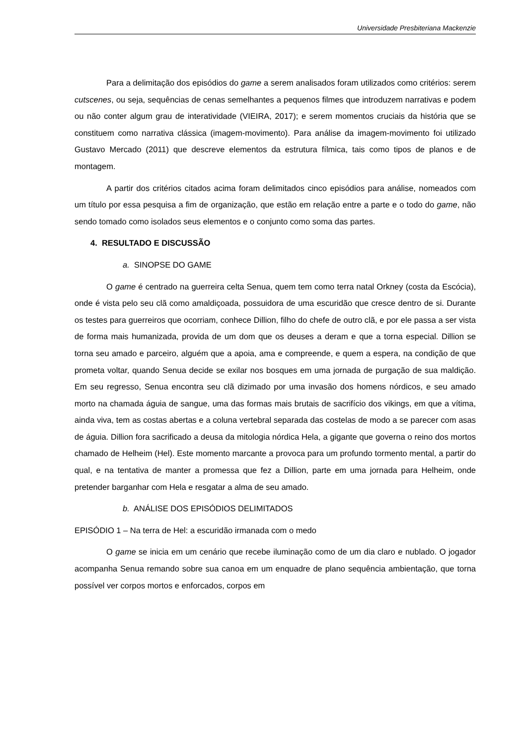Universidade Presbiteriana Mackenzie
Para a delimitação dos episódios do game a serem analisados foram utilizados como critérios: serem cutscenes, ou seja, sequências de cenas semelhantes a pequenos filmes que introduzem narrativas e podem ou não conter algum grau de interatividade (VIEIRA, 2017); e serem momentos cruciais da história que se constituem como narrativa clássica (imagem-movimento). Para análise da imagem-movimento foi utilizado Gustavo Mercado (2011) que descreve elementos da estrutura fílmica, tais como tipos de planos e de montagem.
A partir dos critérios citados acima foram delimitados cinco episódios para análise, nomeados com um título por essa pesquisa a fim de organização, que estão em relação entre a parte e o todo do game, não sendo tomado como isolados seus elementos e o conjunto como soma das partes.
4. RESULTADO E DISCUSSÃO
a. SINOPSE DO GAME
O game é centrado na guerreira celta Senua, quem tem como terra natal Orkney (costa da Escócia), onde é vista pelo seu clã como amaldiçoada, possuidora de uma escuridão que cresce dentro de si. Durante os testes para guerreiros que ocorriam, conhece Dillion, filho do chefe de outro clã, e por ele passa a ser vista de forma mais humanizada, provida de um dom que os deuses a deram e que a torna especial. Dillion se torna seu amado e parceiro, alguém que a apoia, ama e compreende, e quem a espera, na condição de que prometa voltar, quando Senua decide se exilar nos bosques em uma jornada de purgação de sua maldição. Em seu regresso, Senua encontra seu clã dizimado por uma invasão dos homens nórdicos, e seu amado morto na chamada águia de sangue, uma das formas mais brutais de sacrifício dos vikings, em que a vítima, ainda viva, tem as costas abertas e a coluna vertebral separada das costelas de modo a se parecer com asas de águia. Dillion fora sacrificado a deusa da mitologia nórdica Hela, a gigante que governa o reino dos mortos chamado de Helheim (Hel). Este momento marcante a provoca para um profundo tormento mental, a partir do qual, e na tentativa de manter a promessa que fez a Dillion, parte em uma jornada para Helheim, onde pretender barganhar com Hela e resgatar a alma de seu amado.
b. ANÁLISE DOS EPISÓDIOS DELIMITADOS
EPISÓDIO 1 – Na terra de Hel: a escuridão irmanada com o medo
O game se inicia em um cenário que recebe iluminação como de um dia claro e nublado. O jogador acompanha Senua remando sobre sua canoa em um enquadre de plano sequência ambientação, que torna possível ver corpos mortos e enforcados, corpos em